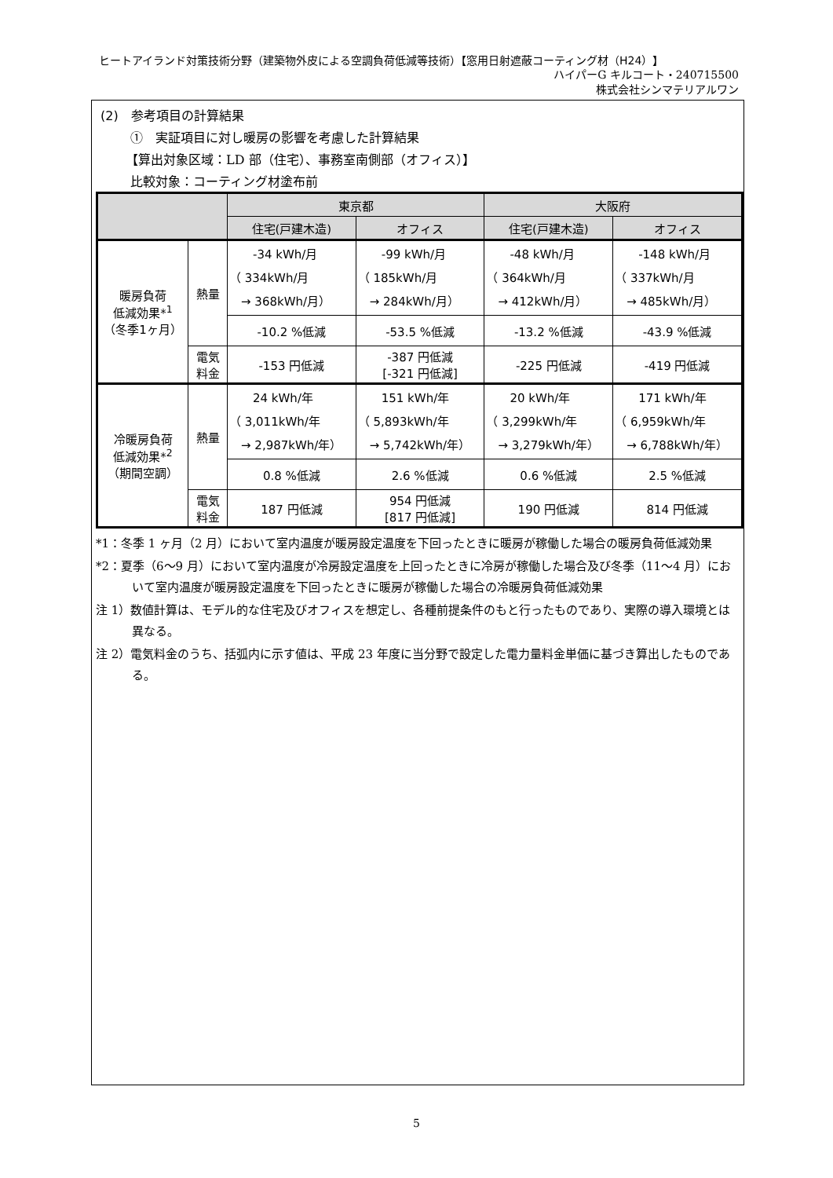ヒートアイランド対策技術分野（建築物外皮による空調負荷低減等技術）【窓用日射遮蔽コーティング材（H24）】
ハイパーG キルコート・240715500
株式会社シンマテリアルワン
(2)　参考項目の計算結果
①　実証項目に対し暖房の影響を考慮した計算結果
【算出対象区域：LD 部（住宅）、事務室南側部（オフィス）】
比較対象：コーティング材塗布前
| | | 東京都 | | 大阪府 | |
| --- | --- | --- | --- | --- | --- |
| | | 住宅(戸建木造) | オフィス | 住宅(戸建木造) | オフィス |
| 暖房負荷 低減効果*<sup>1</sup> （冬季1ヶ月） | 熱量 | -34 kWh/月 （ 334kWh/月 → 368kWh/月） | -99 kWh/月 （ 185kWh/月 → 284kWh/月） | -48 kWh/月 （ 364kWh/月 → 412kWh/月） | -148 kWh/月 （ 337kWh/月 → 485kWh/月） |
| | | -10.2 %低減 | -53.5 %低減 | -13.2 %低減 | -43.9 %低減 |
| | 電気 料金 | -153 円低減 | -387 円低減 [-321 円低減] | -225 円低減 | -419 円低減 |
| 冷暖房負荷 低減効果*<sup>2</sup> （期間空調） | 熱量 | 24 kWh/年 （ 3,011kWh/年 → 2,987kWh/年） | 151 kWh/年 （ 5,893kWh/年 → 5,742kWh/年） | 20 kWh/年 （ 3,299kWh/年 → 3,279kWh/年） | 171 kWh/年 （ 6,959kWh/年 → 6,788kWh/年） |
| | | 0.8 %低減 | 2.6 %低減 | 0.6 %低減 | 2.5 %低減 |
| | 電気 料金 | 187 円低減 | 954 円低減 [817 円低減] | 190 円低減 | 814 円低減 |
*1：冬季 1 ヶ月（2 月）において室内温度が暖房設定温度を下回ったときに暖房が稼働した場合の暖房負荷低減効果
*2：夏季（6〜9 月）において室内温度が冷房設定温度を上回ったときに冷房が稼働した場合及び冬季（11〜4 月）において室内温度が暖房設定温度を下回ったときに暖房が稼働した場合の冷暖房負荷低減効果
注 1）数値計算は、モデル的な住宅及びオフィスを想定し、各種前提条件のもと行ったものであり、実際の導入環境とは異なる。
注 2）電気料金のうち、括弧内に示す値は、平成 23 年度に当分野で設定した電力量料金単価に基づき算出したものである。
5